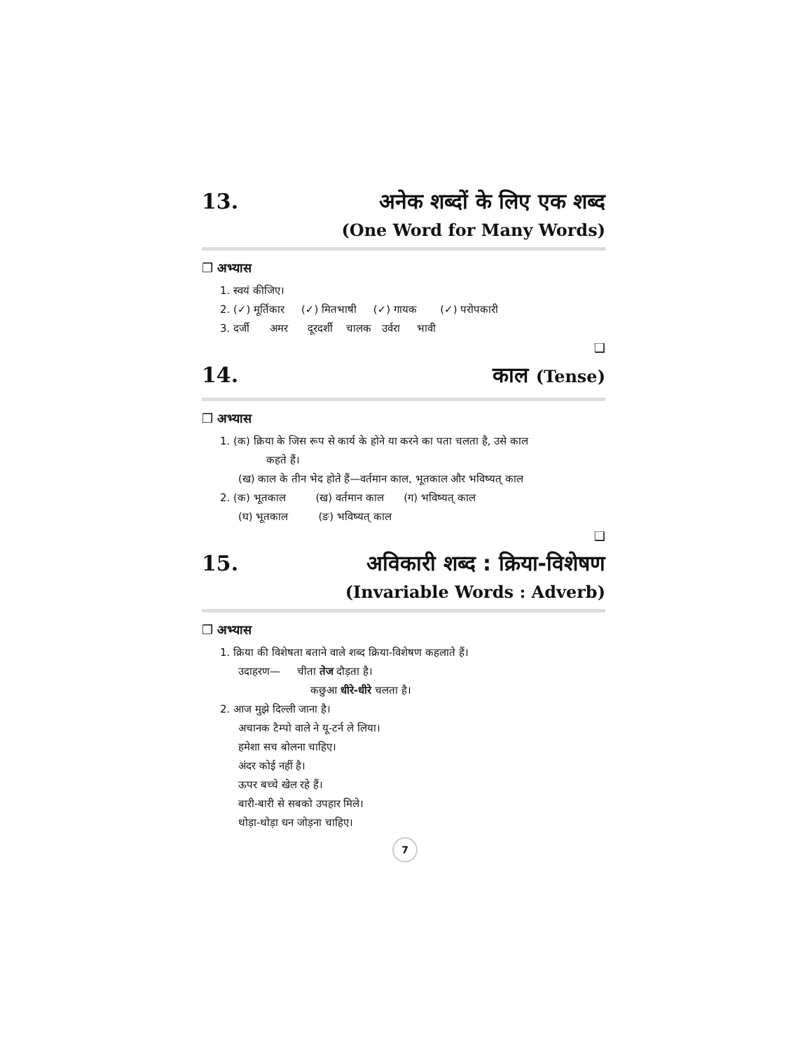13. अनेक शब्दों के लिए एक शब्द
(One Word for Many Words)
❒ अभ्यास
1. स्वयं कीजिए।
2. (✓) मूर्तिकार (✓) मितभाषी (✓) गायक (✓) परोपकारी
3. दर्जी अमर दूरदर्शी चालक उर्वरा भावी
❑
14. काल (Tense)
❒ अभ्यास
1. (क) क्रिया के जिस रूप से कार्य के होने या करने का पता चलता है, उसे काल
कहते हैं।
(ख) काल के तीन भेद होते हैं—वर्तमान काल, भूतकाल और भविष्यत् काल
2. (क) भूतकाल (ख) वर्तमान काल (ग) भविष्यत् काल
(घ) भूतकाल (ङ) भविष्यत् काल
❑
15. अविकारी शब्द : क्रिया-विशेषण
(Invariable Words : Adverb)
❒ अभ्यास
1. क्रिया की विशेषता बताने वाले शब्द क्रिया-विशेषण कहलाते हैं।
उदाहरण— चीता तेज दौड़ता है।
कछुआ धीरे-धीरे चलता है।
2. आज मुझे दिल्ली जाना है।
अचानक टैम्पो वाले ने यू-टर्न ले लिया।
हमेशा सच बोलना चाहिए।
अंदर कोई नहीं है।
ऊपर बच्चे खेल रहे हैं।
बारी-बारी से सबको उपहार मिले।
थोड़ा-थोड़ा धन जोड़ना चाहिए।
7